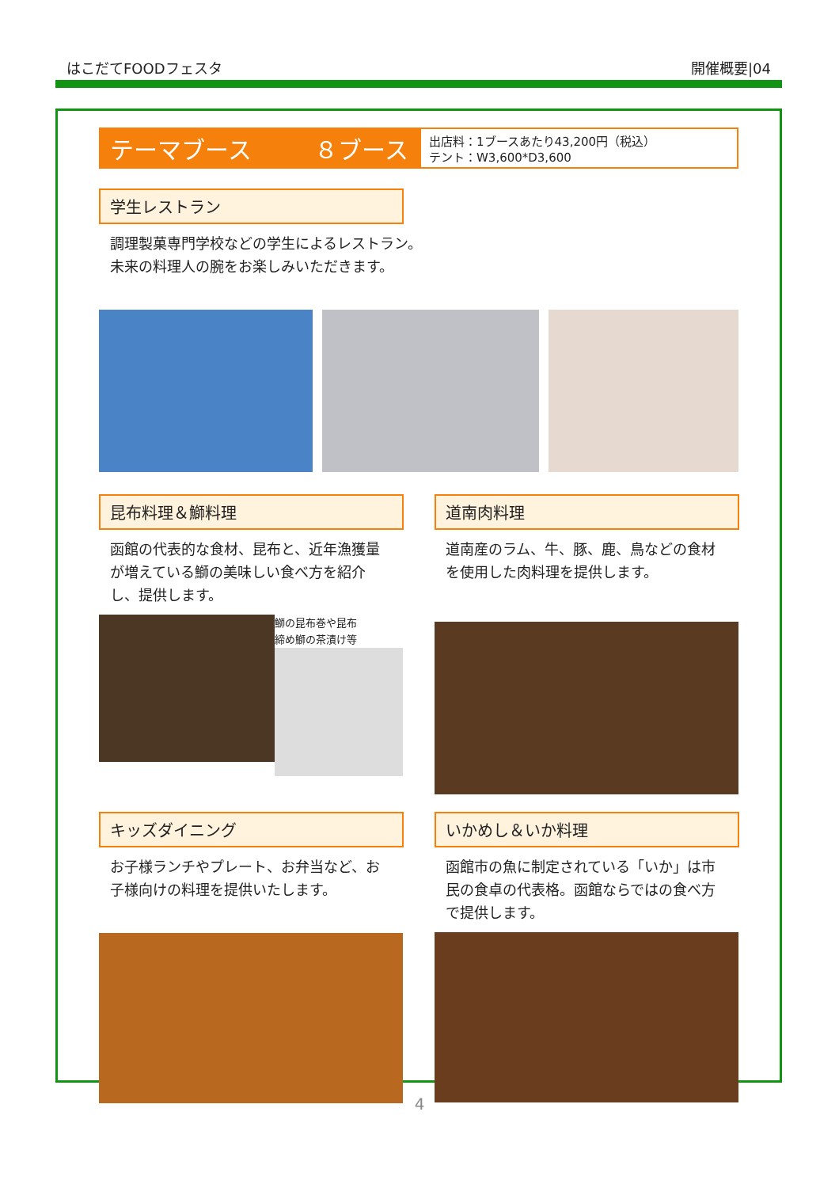はこだてFOODフェスタ 開催概要|04
テーマブース ８ブース
出店料：1ブースあたり43,200円（税込）
テント：W3,600*D3,600
学生レストラン
調理製菓専門学校などの学生によるレストラン。
未来の料理人の腕をお楽しみいただきます。
昆布料理＆鰤料理
函館の代表的な食材、昆布と、近年漁獲量が増えている鰤の美味しい食べ方を紹介し、提供します。
鰤の昆布巻や昆布
締め鰤の茶漬け等
道南肉料理
道南産のラム、牛、豚、鹿、鳥などの食材を使用した肉料理を提供します。
キッズダイニング
お子様ランチやプレート、お弁当など、お子様向けの料理を提供いたします。
いかめし＆いか料理
函館市の魚に制定されている「いか」は市民の食卓の代表格。函館ならではの食べ方で提供します。
4